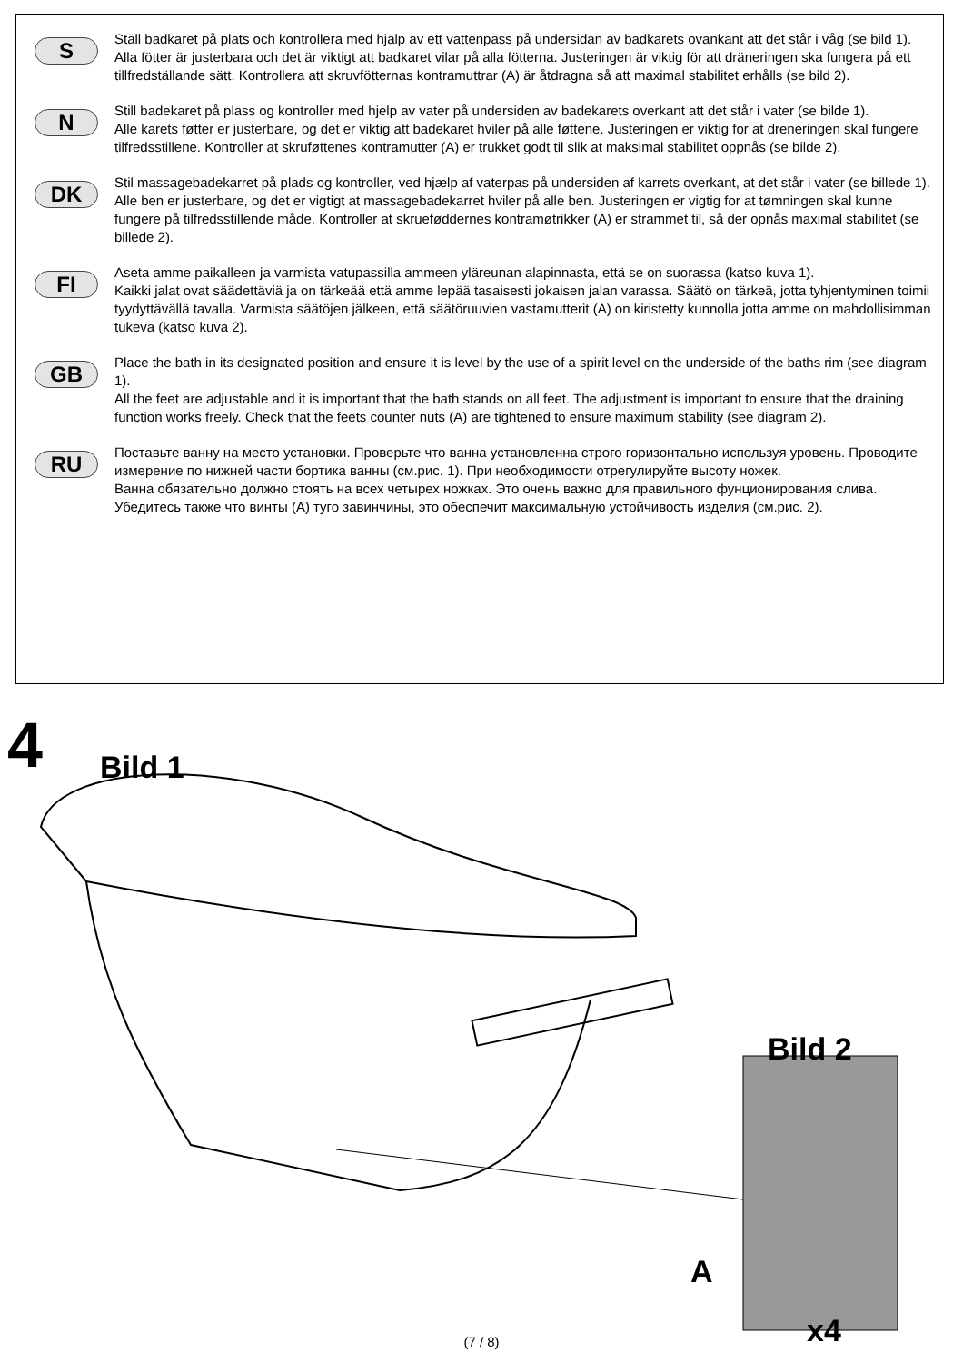S
Ställ badkaret på plats och kontrollera med hjälp av ett vattenpass på undersidan av badkarets ovankant att det står i våg (se bild 1).
Alla fötter är justerbara och det är viktigt att badkaret vilar på alla fötterna. Justeringen är viktig för att dräneringen ska fungera på ett tillfredställande sätt. Kontrollera att skruvfötternas kontramuttrar (A) är åtdragna så att maximal stabilitet erhålls (se bild 2).
N
Still badekaret på plass og kontroller med hjelp av vater på undersiden av badekarets overkant att det står i vater (se bilde 1).
Alle karets føtter er justerbare, og det er viktig att badekaret hviler på alle føttene. Justeringen er viktig for at dreneringen skal fungere tilfredsstillene. Kontroller at skruføttenes kontramutter (A) er trukket godt til slik at maksimal stabilitet oppnås (se bilde 2).
DK
Stil massagebadekarret på plads og kontroller, ved hjælp af vaterpas på undersiden af karrets overkant, at det står i vater (se billede 1).
Alle ben er justerbare, og det er vigtigt at massagebadekarret hviler på alle ben. Justeringen er vigtig for at tømningen skal kunne fungere på tilfredsstillende måde. Kontroller at skrueføddernes kontramøtrikker (A) er strammet til, så der opnås maximal stabilitet (se billede 2).
FI
Aseta amme paikalleen ja varmista vatupassilla ammeen yläreunan alapinnasta, että se on suorassa (katso kuva 1).
Kaikki jalat ovat säädettäviä ja on tärkeää että amme lepää tasaisesti jokaisen jalan varassa. Säätö on tärkeä, jotta tyhjentyminen toimii tyydyttävällä tavalla. Varmista säätöjen jälkeen, että säätöruuvien vastamutterit (A) on kiristetty kunnolla jotta amme on mahdollisimman tukeva (katso kuva 2).
GB
Place the bath in its designated position and ensure it is level by the use of a spirit level on the underside of the baths rim (see diagram 1).
All the feet are adjustable and it is important that the bath stands on all feet. The adjustment is important to ensure that the draining function works freely. Check that the feets counter nuts (A) are tightened to ensure maximum stability (see diagram 2).
RU
Поставьте ванну на место установки. Проверьте что ванна установленна строго горизонтально используя уровень. Проводите измерение по нижней части бортика ванны (см.рис. 1). При необходимости отрегулируйте высоту ножек.
Ванна обязательно должно стоять на всех четырех ножках. Это очень важно для правильного фунционирования слива. Убедитесь также что винты (A) туго завинчины, это обеспечит максимальную устойчивость изделия (см.рис. 2).
4 Bild 1
Bild 2
A
x4
(7 / 8)